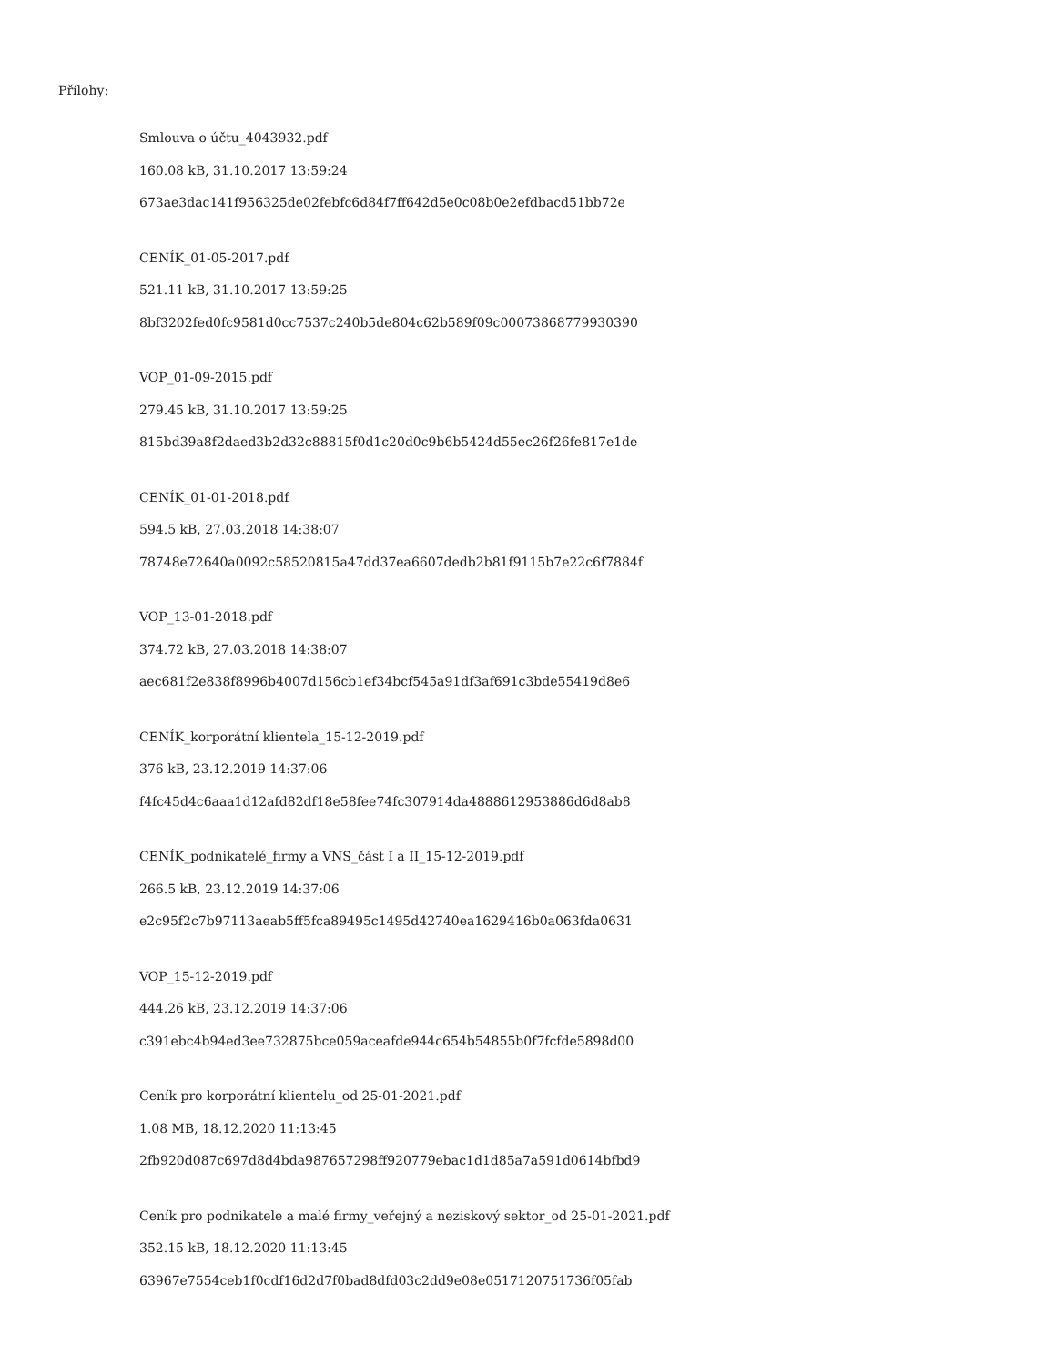Přílohy:
Smlouva o účtu_4043932.pdf
160.08 kB, 31.10.2017 13:59:24
673ae3dac141f956325de02febfc6d84f7ff642d5e0c08b0e2efdbacd51bb72e
CENÍK_01-05-2017.pdf
521.11 kB, 31.10.2017 13:59:25
8bf3202fed0fc9581d0cc7537c240b5de804c62b589f09c00073868779930390
VOP_01-09-2015.pdf
279.45 kB, 31.10.2017 13:59:25
815bd39a8f2daed3b2d32c88815f0d1c20d0c9b6b5424d55ec26f26fe817e1de
CENÍK_01-01-2018.pdf
594.5 kB, 27.03.2018 14:38:07
78748e72640a0092c58520815a47dd37ea6607dedb2b81f9115b7e22c6f7884f
VOP_13-01-2018.pdf
374.72 kB, 27.03.2018 14:38:07
aec681f2e838f8996b4007d156cb1ef34bcf545a91df3af691c3bde55419d8e6
CENÍK_korporátní klientela_15-12-2019.pdf
376 kB, 23.12.2019 14:37:06
f4fc45d4c6aaa1d12afd82df18e58fee74fc307914da4888612953886d6d8ab8
CENÍK_podnikatelé_firmy a VNS_část I a II_15-12-2019.pdf
266.5 kB, 23.12.2019 14:37:06
e2c95f2c7b97113aeab5ff5fca89495c1495d42740ea1629416b0a063fda0631
VOP_15-12-2019.pdf
444.26 kB, 23.12.2019 14:37:06
c391ebc4b94ed3ee732875bce059aceafde944c654b54855b0f7fcfde5898d00
Ceník pro korporátní klientelu_od 25-01-2021.pdf
1.08 MB, 18.12.2020 11:13:45
2fb920d087c697d8d4bda987657298ff920779ebac1d1d85a7a591d0614bfbd9
Ceník pro podnikatele a malé firmy_veřejný a neziskový sektor_od 25-01-2021.pdf
352.15 kB, 18.12.2020 11:13:45
63967e7554ceb1f0cdf16d2d7f0bad8dfd03c2dd9e08e0517120751736f05fab